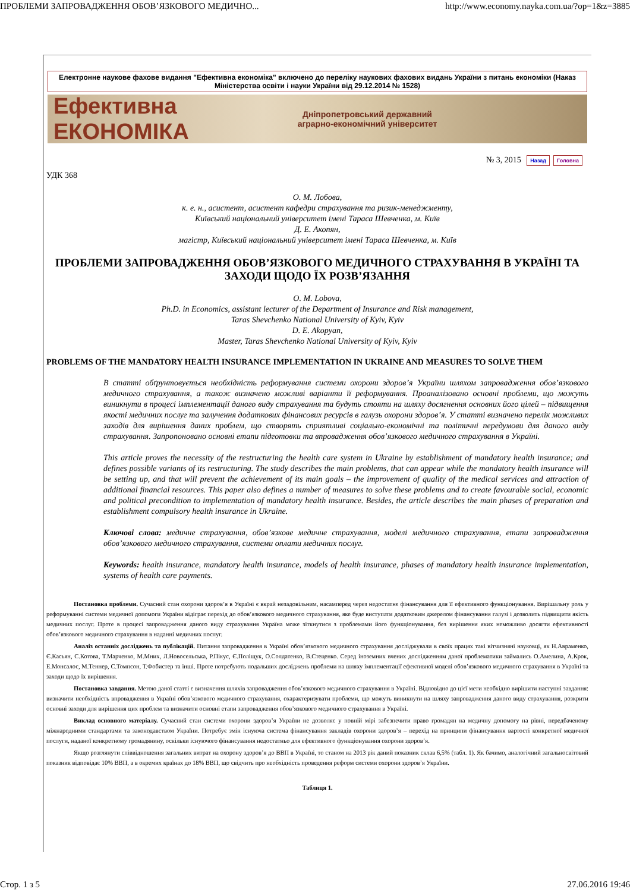ПРОБЛЕМИ ЗАПРОВАДЖЕННЯ ОБОВ’ЯЗКОВОГО МЕДИЧНО... http://www.economy.nayka.com.ua/?op=1&z=3885
Електронне наукове фахове видання "Ефективна економіка" включено до переліку наукових фахових видань України з питань економіки (Наказ Міністерства освіти і науки України від 29.12.2014 № 1528)
Ефективна
ЕКОНОМІКА
Дніпропетровський державний
аграрно-економічний університет
№ 3, 2015 Назад Головна
УДК 368
О. М. Лобова,
к. е. н., асистент, асистент кафедри страхування та ризик-менеджменту,
Київський національний університет імені Тараса Шевченка, м. Київ
Д. Е. Акопян,
магістр, Київський національний університет імені Тараса Шевченка, м. Київ
ПРОБЛЕМИ ЗАПРОВАДЖЕННЯ ОБОВ’ЯЗКОВОГО МЕДИЧНОГО СТРАХУВАННЯ В УКРАЇНІ ТА ЗАХОДИ ЩОДО ЇХ РОЗВ’ЯЗАННЯ
O. M. Lobova,
Ph.D. in Economics, assistant lecturer of the Department of Insurance and Risk management,
Taras Shevchenko National University of Kyiv, Kyiv
D. E. Akopyan,
Master, Taras Shevchenko National University of Kyiv, Kyiv
PROBLEMS OF THE MANDATORY HEALTH INSURANCE IMPLEMENTATION IN UKRAINE AND MEASURES TO SOLVE THEM
В статті обґрунтовується необхідність реформування системи охорони здоров’я України шляхом запровадження обов’язкового медичного страхування, а також визначено можливі варіанти її реформування. Проаналізовано основні проблеми, що можуть виникнути в процесі імплементації даного виду страхування та будуть стояти на шляху досягнення основних його цілей – підвищення якості медичних послуг та залучення додаткових фінансових ресурсів в галузь охорони здоров’я. У статті визначено перелік можливих заходів для вирішення даних проблем, що створять сприятливі соціально-економічні та політичні передумови для даного виду страхування. Запропоновано основні етапи підготовки та впровадження обов’язкового медичного страхування в Україні.
This article proves the necessity of the restructuring the health care system in Ukraine by establishment of mandatory health insurance; and defines possible variants of its restructuring. The study describes the main problems, that can appear while the mandatory health insurance will be setting up, and that will prevent the achievement of its main goals – the improvement of quality of the medical services and attraction of additional financial resources. This paper also defines a number of measures to solve these problems and to create favourable social, economic and political precondition to implementation of mandatory health insurance. Besides, the article describes the main phases of preparation and establishment compulsory health insurance in Ukraine.
Ключові слова: медичне страхування, обов’язкове медичне страхування, моделі медичного страхування, етапи запровадження обов’язкового медичного страхування, системи оплати медичних послуг.
Keywords: health insurance, mandatory health insurance, models of health insurance, phases of mandatory health insurance implementation, systems of health care payments.
Постановка проблеми. Сучасний стан охорони здоров’я в Україні є вкрай незадовільним, насамперед через недостатнє фінансування для її ефективного функціонування. Вирішальну роль у реформуванні системи медичної допомоги України відіграє перехід до обов’язкового медичного страхування, яке буде виступати додатковим джерелом фінансування галузі і дозволить підвищити якість медичних послуг. Проте в процесі запровадження даного виду страхування Україна може зіткнутися з проблемами його функціонування, без вирішення яких неможливо досягти ефективності обов’язкового медичного страхування в наданні медичних послуг.
Аналіз останніх досліджень та публікацій. Питання запровадження в Україні обов’язкового медичного страхування досліджували в своїх працях такі вітчизняні науковці, як Н.Авраменко, Є.Касьян, С.Котова, Т.Марченко, М.Мних, Л.Новосельська, Р.Пікус, Є.Поліщук, О.Солдатенко, В.Стеценко. Серед іноземних вчених дослідженням даної проблематики займались О.Амелина, А.Крок, Е.Монсалос, М.Теннер, С.Томпсон, Т.Фобистер та інші. Проте потребують подальших досліджень проблеми на шляху імплементації ефективної моделі обов’язкового медичного страхування в Україні та заходи щодо їх вирішення.
Постановка завдання. Метою даної статті є визначення шляхів запровадження обов’язкового медичного страхування в Україні. Відповідно до цієї мети необхідно вирішити наступні завдання: визначити необхідність впровадження в Україні обов’язкового медичного страхування, охарактеризувати проблеми, що можуть виникнути на шляху запровадження даного виду страхування, розкрити основні заходи для вирішення цих проблем та визначити основні етапи запровадження обов’язкового медичного страхування в Україні.
Виклад основного матеріалу. Сучасний стан системи охорони здоров’я України не дозволяє у повній мірі забезпечити право громадян на медичну допомогу на рівні, передбаченому міжнародними стандартами та законодавством України. Потребує змін існуюча система фінансування закладів охорони здоров’я – перехід на принципи фінансування вартості конкретної медичної послуги, наданої конкретному громадянину, оскільки існуючого фінансування недостатньо для ефективного функціонування охорони здоров’я.
Якщо розглянути співвідношення загальних витрат на охорону здоров’я до ВВП в Україні, то станом на 2013 рік даний показник склав 6,5% (табл. 1). Як бачимо, аналогічний загальносвітовий показник відповідає 10% ВВП, а в окремих країнах до 18% ВВП, що свідчить про необхідність проведення реформ системи охорони здоров’я України.
Таблиця 1.
Стор. 1 з 5 27.06.2016 19:46